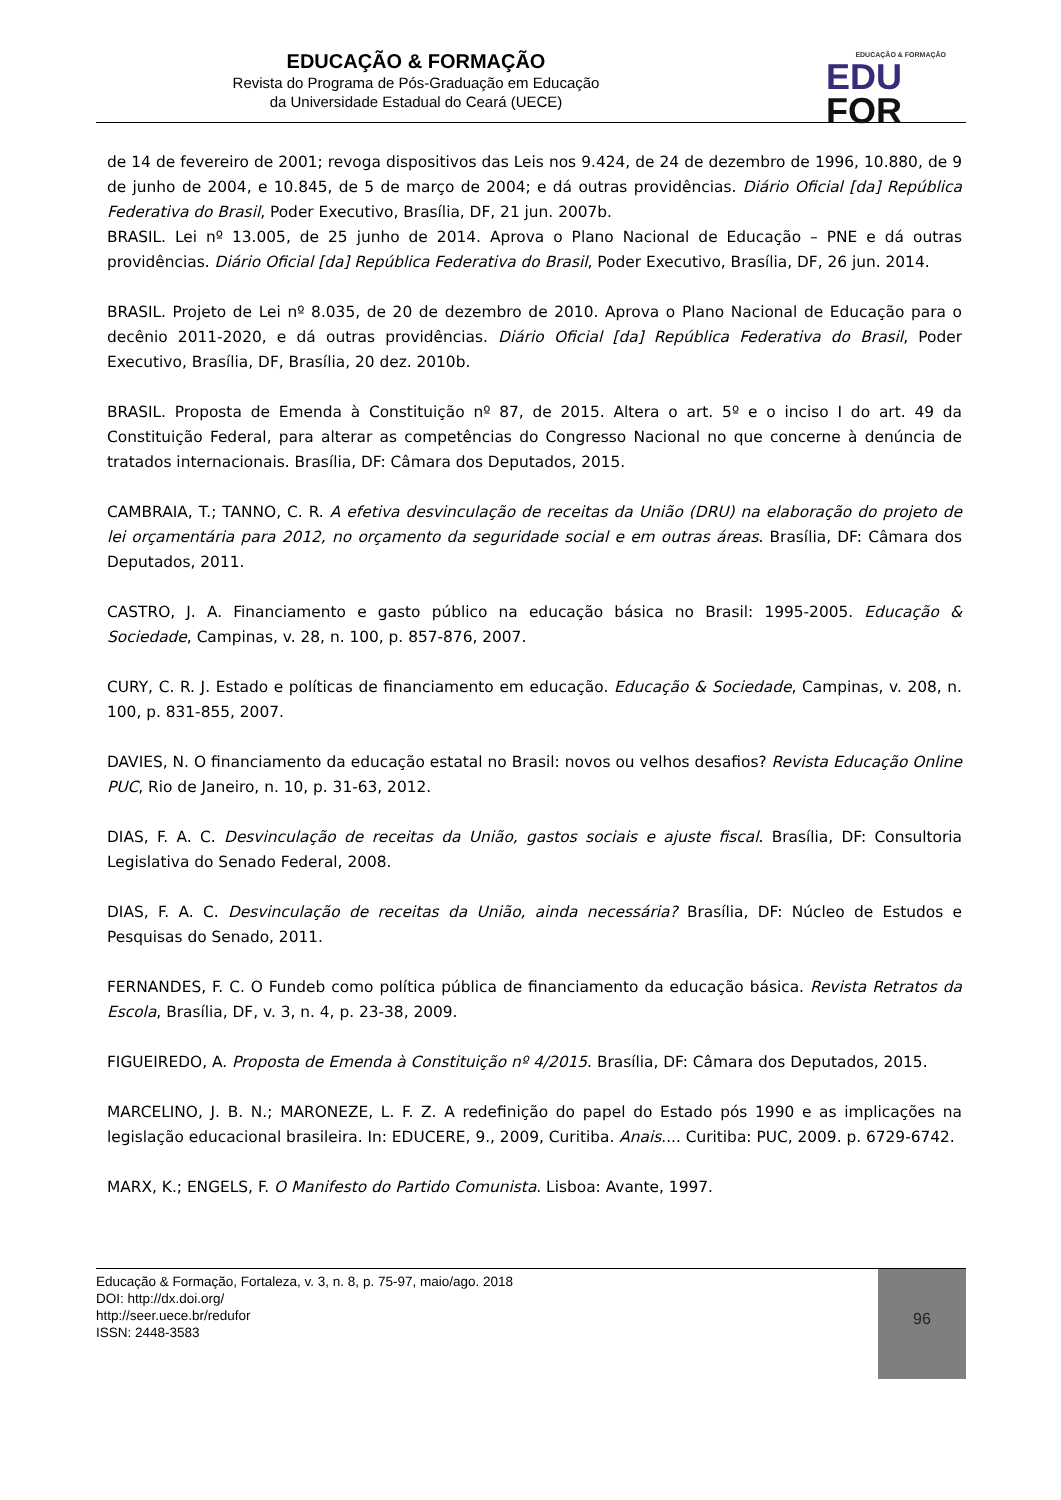EDUCAÇÃO & FORMAÇÃO
Revista do Programa de Pós-Graduação em Educação
da Universidade Estadual do Ceará (UECE)
EDUCAÇÃO & FORMAÇÃO
EDU
FOR
de 14 de fevereiro de 2001; revoga dispositivos das Leis nos 9.424, de 24 de dezembro de 1996, 10.880, de 9 de junho de 2004, e 10.845, de 5 de março de 2004; e dá outras providências. Diário Oficial [da] República Federativa do Brasil, Poder Executivo, Brasília, DF, 21 jun. 2007b.
BRASIL. Lei nº 13.005, de 25 junho de 2014. Aprova o Plano Nacional de Educação – PNE e dá outras providências. Diário Oficial [da] República Federativa do Brasil, Poder Executivo, Brasília, DF, 26 jun. 2014.
BRASIL. Projeto de Lei nº 8.035, de 20 de dezembro de 2010. Aprova o Plano Nacional de Educação para o decênio 2011-2020, e dá outras providências. Diário Oficial [da] República Federativa do Brasil, Poder Executivo, Brasília, DF, Brasília, 20 dez. 2010b.
BRASIL. Proposta de Emenda à Constituição nº 87, de 2015. Altera o art. 5º e o inciso I do art. 49 da Constituição Federal, para alterar as competências do Congresso Nacional no que concerne à denúncia de tratados internacionais. Brasília, DF: Câmara dos Deputados, 2015.
CAMBRAIA, T.; TANNO, C. R. A efetiva desvinculação de receitas da União (DRU) na elaboração do projeto de lei orçamentária para 2012, no orçamento da seguridade social e em outras áreas. Brasília, DF: Câmara dos Deputados, 2011.
CASTRO, J. A. Financiamento e gasto público na educação básica no Brasil: 1995-2005. Educação & Sociedade, Campinas, v. 28, n. 100, p. 857-876, 2007.
CURY, C. R. J. Estado e políticas de financiamento em educação. Educação & Sociedade, Campinas, v. 208, n. 100, p. 831-855, 2007.
DAVIES, N. O financiamento da educação estatal no Brasil: novos ou velhos desafios? Revista Educação Online PUC, Rio de Janeiro, n. 10, p. 31-63, 2012.
DIAS, F. A. C. Desvinculação de receitas da União, gastos sociais e ajuste fiscal. Brasília, DF: Consultoria Legislativa do Senado Federal, 2008.
DIAS, F. A. C. Desvinculação de receitas da União, ainda necessária? Brasília, DF: Núcleo de Estudos e Pesquisas do Senado, 2011.
FERNANDES, F. C. O Fundeb como política pública de financiamento da educação básica. Revista Retratos da Escola, Brasília, DF, v. 3, n. 4, p. 23-38, 2009.
FIGUEIREDO, A. Proposta de Emenda à Constituição nº 4/2015. Brasília, DF: Câmara dos Deputados, 2015.
MARCELINO, J. B. N.; MARONEZE, L. F. Z. A redefinição do papel do Estado pós 1990 e as implicações na legislação educacional brasileira. In: EDUCERE, 9., 2009, Curitiba. Anais.... Curitiba: PUC, 2009. p. 6729-6742.
MARX, K.; ENGELS, F. O Manifesto do Partido Comunista. Lisboa: Avante, 1997.
Educação & Formação, Fortaleza, v. 3, n. 8, p. 75-97, maio/ago. 2018
DOI: http://dx.doi.org/
http://seer.uece.br/redufor
ISSN: 2448-3583
96